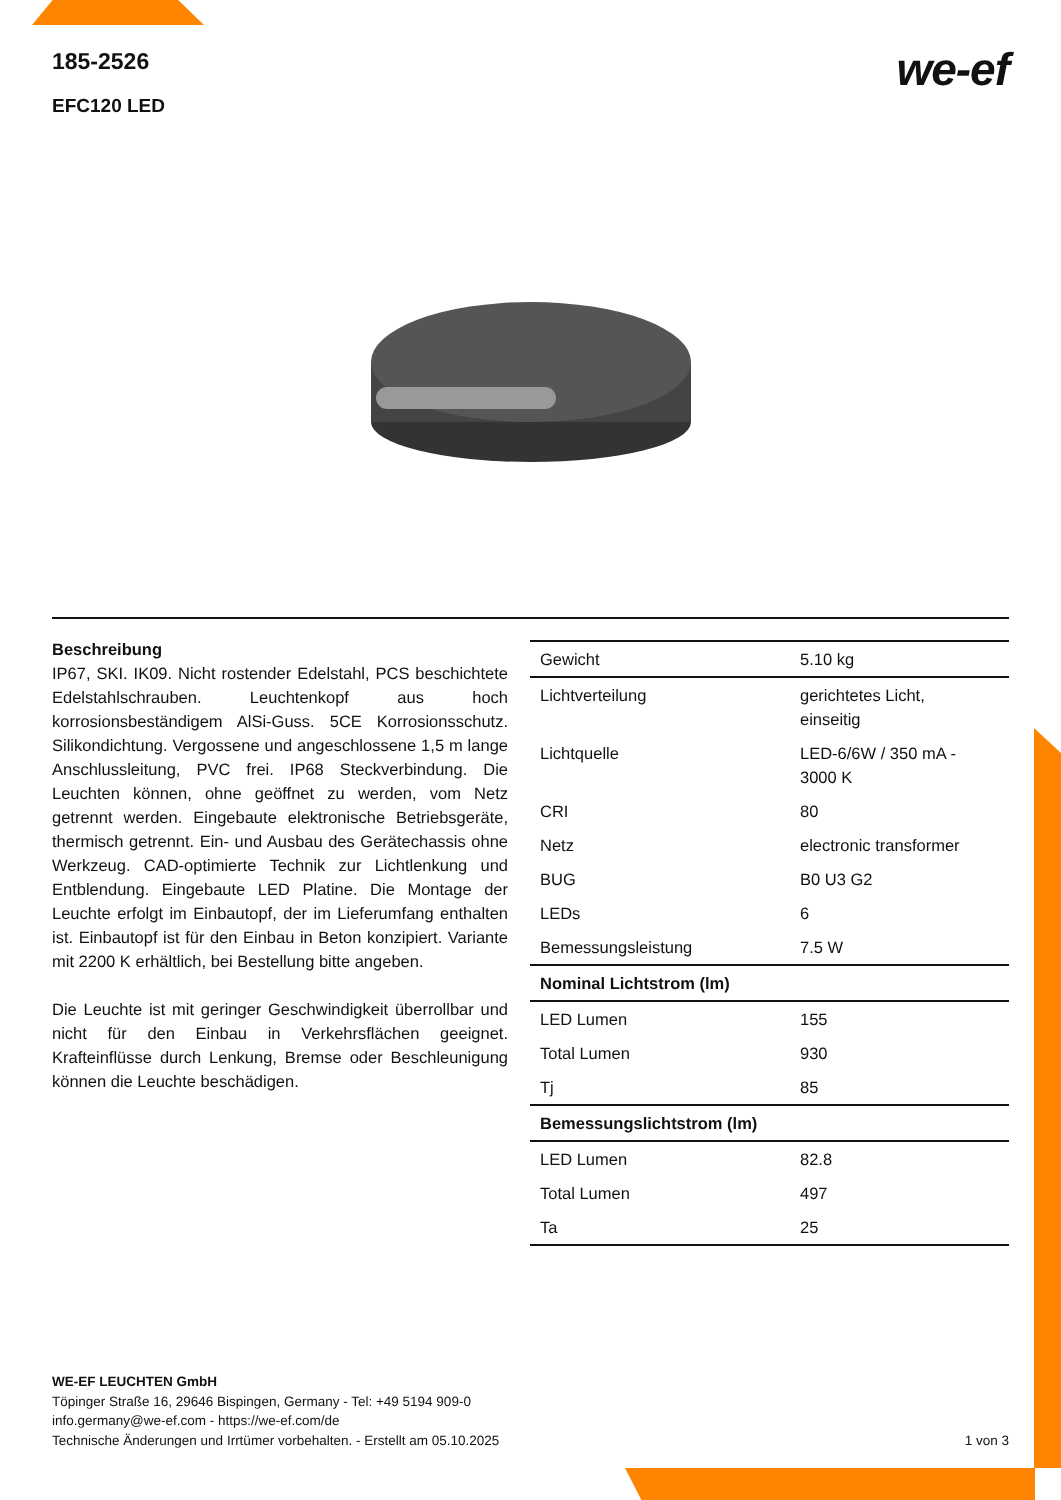we-ef
185-2526
EFC120 LED
Beschreibung
IP67, SKI. IK09. Nicht rostender Edelstahl, PCS beschichtete Edelstahlschrauben. Leuchtenkopf aus hoch korrosionsbeständigem AlSi-Guss. 5CE Korrosionsschutz. Silikondichtung. Vergossene und angeschlossene 1,5 m lange Anschlussleitung, PVC frei. IP68 Steckverbindung. Die Leuchten können, ohne geöffnet zu werden, vom Netz getrennt werden. Eingebaute elektronische Betriebsgeräte, thermisch getrennt. Ein- und Ausbau des Gerätechassis ohne Werkzeug. CAD-optimierte Technik zur Lichtlenkung und Entblendung. Eingebaute LED Platine. Die Montage der Leuchte erfolgt im Einbautopf, der im Lieferumfang enthalten ist. Einbautopf ist für den Einbau in Beton konzipiert. Variante mit 2200 K erhältlich, bei Bestellung bitte angeben.
Die Leuchte ist mit geringer Geschwindigkeit überrollbar und nicht für den Einbau in Verkehrsflächen geeignet. Krafteinflüsse durch Lenkung, Bremse oder Beschleunigung können die Leuchte beschädigen.
| Gewicht | 5.10 kg |
| Lichtverteilung | gerichtetes Licht, einseitig |
| Lichtquelle | LED-6/6W / 350 mA - 3000 K |
| CRI | 80 |
| Netz | electronic transformer |
| BUG | B0 U3 G2 |
| LEDs | 6 |
| Bemessungsleistung | 7.5 W |
| Nominal Lichtstrom (lm) | |
| LED Lumen | 155 |
| Total Lumen | 930 |
| Tj | 85 |
| Bemessungslichtstrom (lm) | |
| LED Lumen | 82.8 |
| Total Lumen | 497 |
| Ta | 25 |
WE-EF LEUCHTEN GmbH
Töpinger Straße 16, 29646 Bispingen, Germany - Tel: +49 5194 909-0
info.germany@we-ef.com - https://we-ef.com/de
Technische Änderungen und Irrtümer vorbehalten. - Erstellt am 05.10.2025 1 von 3